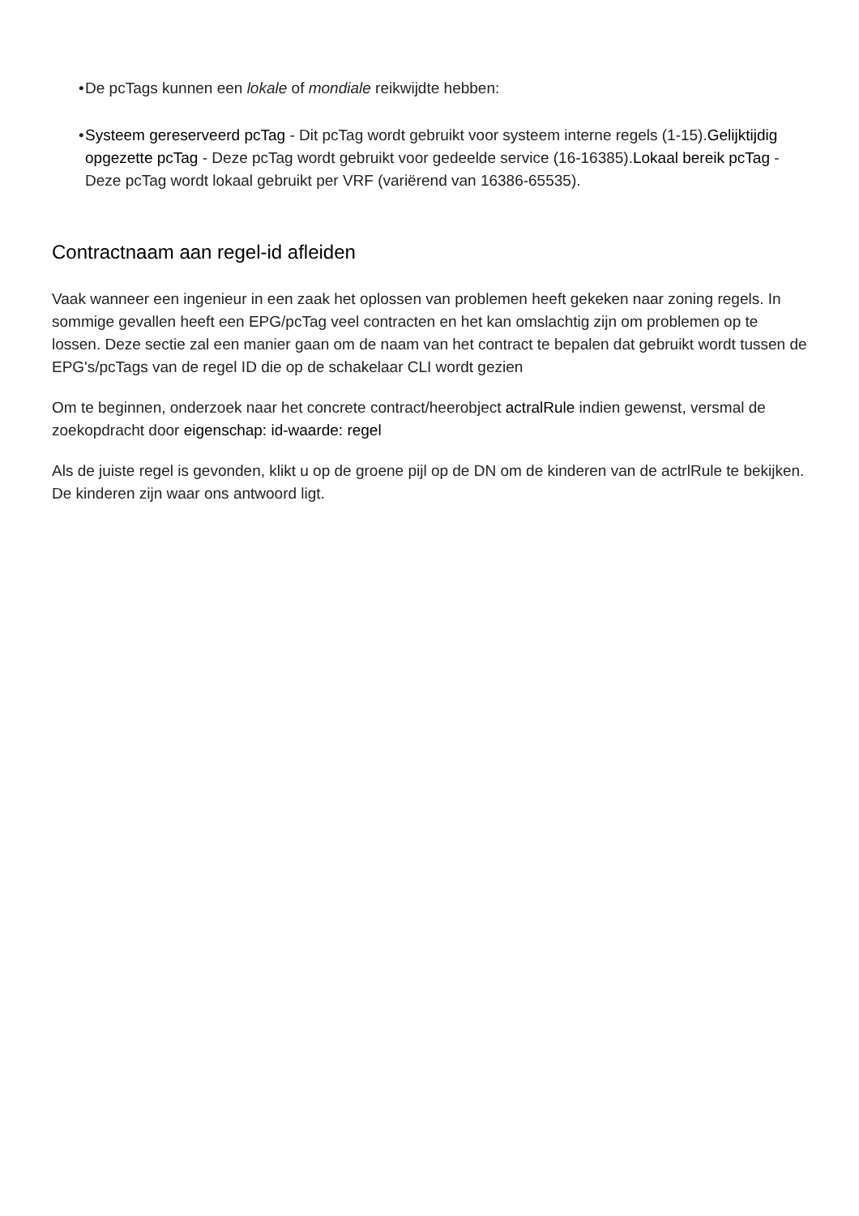• De pcTags kunnen een lokale of mondiale reikwijdte hebben:
• Systeem gereserveerd pcTag - Dit pcTag wordt gebruikt voor systeem interne regels (1-15).Gelijktijdig opgezette pcTag - Deze pcTag wordt gebruikt voor gedeelde service (16-16385).Lokaal bereik pcTag - Deze pcTag wordt lokaal gebruikt per VRF (variërend van 16386-65535).
Contractnaam aan regel-id afleiden
Vaak wanneer een ingenieur in een zaak het oplossen van problemen heeft gekeken naar zoning regels. In sommige gevallen heeft een EPG/pcTag veel contracten en het kan omslachtig zijn om problemen op te lossen. Deze sectie zal een manier gaan om de naam van het contract te bepalen dat gebruikt wordt tussen de EPG's/pcTags van de regel ID die op de schakelaar CLI wordt gezien
Om te beginnen, onderzoek naar het concrete contract/heerobject actralRule indien gewenst, versmal de zoekopdracht door eigenschap: id-waarde: regel
Als de juiste regel is gevonden, klikt u op de groene pijl op de DN om de kinderen van de actrlRule te bekijken. De kinderen zijn waar ons antwoord ligt.